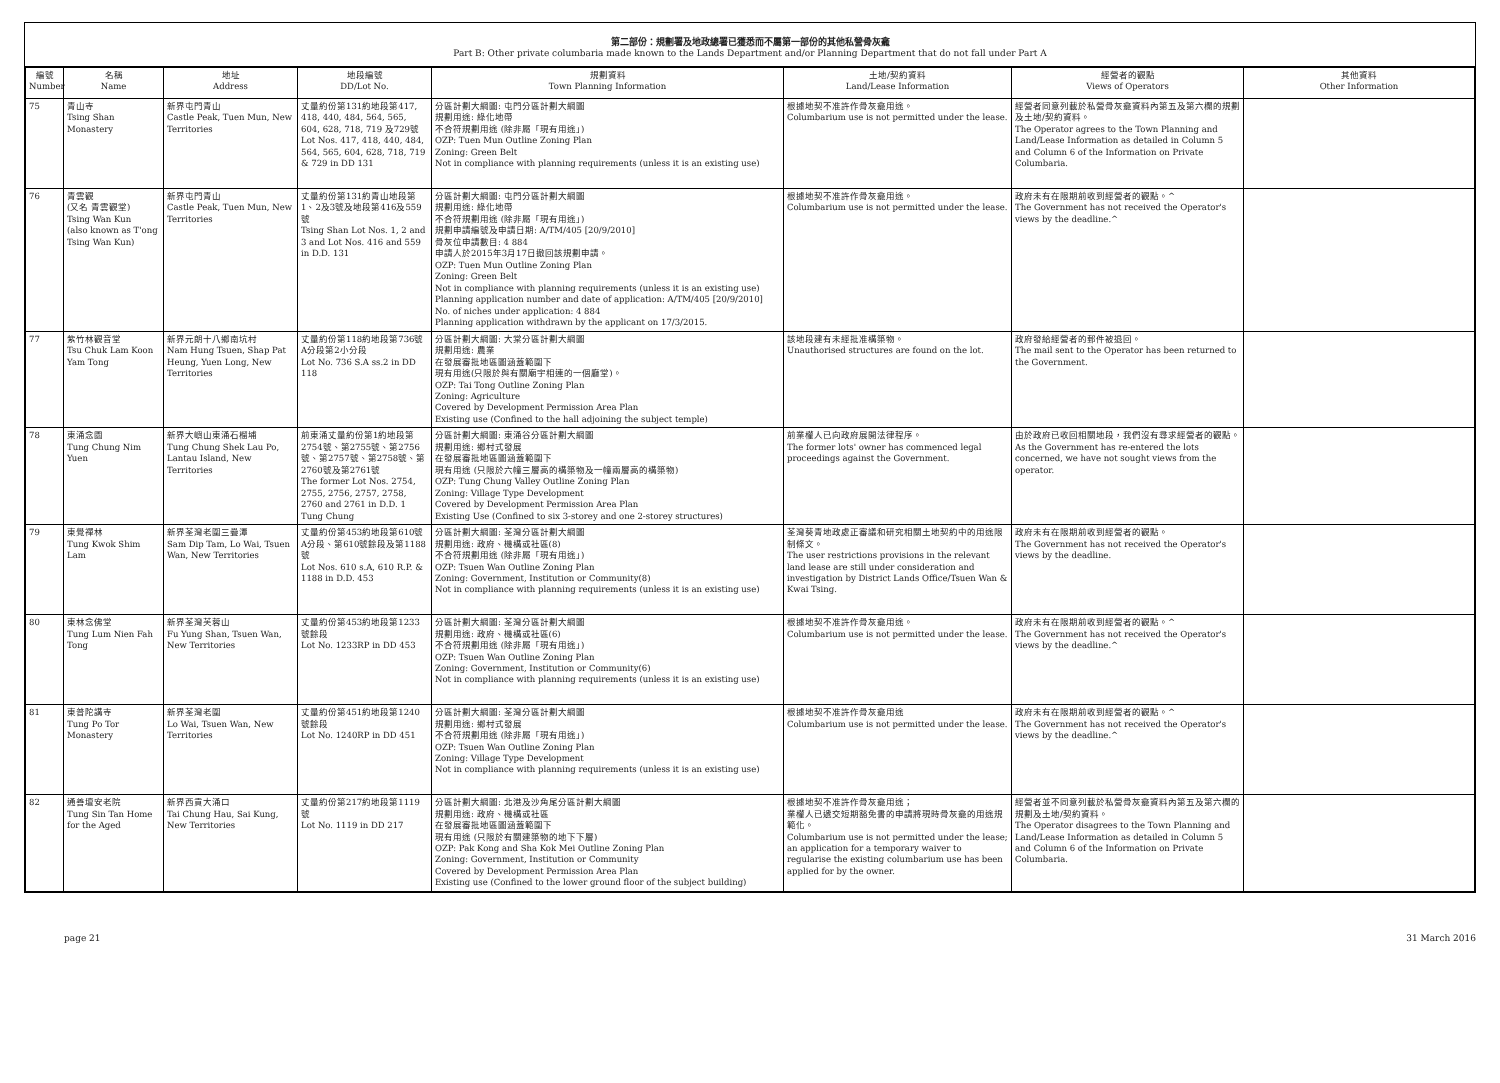第二部份：規劃署及地政總署已獲悉而不屬第一部份的其他私營骨灰龕
Part B: Other private columbaria made known to the Lands Department and/or Planning Department that do not fall under Part A
| 編號 Number | 名稱 Name | 地址 Address | 地段編號 DD/Lot No. | 規劃資料 Town Planning Information | 土地/契約資料 Land/Lease Information | 經營者的觀點 Views of Operators | 其他資料 Other Information |
| --- | --- | --- | --- | --- | --- | --- | --- |
| 75 | 青山寺 Tsing Shan Monastery | 新界屯門青山 Castle Peak, Tuen Mun, New Territories | 丈量約份第131約地段第417, 418, 440, 484, 564, 565, 604, 628, 718, 719 及729號 Lot Nos. 417, 418, 440, 484, 564, 565, 604, 628, 718, 719 & 729 in DD 131 | 分區計劃大綱圖: 屯門分區計劃大綱圖 規劃用途: 綠化地帶 不合符規劃用途 (除非屬「現有用途」) OZP: Tuen Mun Outline Zoning Plan Zoning: Green Belt Not in compliance with planning requirements (unless it is an existing use) | 根據地契不准許作骨灰龕用途。 Columbarium use is not permitted under the lease. | 經營者同意列載於私營骨灰龕資料內第五及第六欄的規劃及土地/契約資料。 The Operator agrees to the Town Planning and Land/Lease Information as detailed in Column 5 and Column 6 of the Information on Private Columbaria. | |
| 76 | 青雲觀 (又名 青雲觀堂) Tsing Wan Kun (also known as T'ong Tsing Wan Kun) | 新界屯門青山 Castle Peak, Tuen Mun, New Territories | 丈量約份第131約青山地段第1、2及3號及地段第416及559號 Tsing Shan Lot Nos. 1, 2 and 3 and Lot Nos. 416 and 559 in D.D. 131 | 分區計劃大綱圖: 屯門分區計劃大綱圖 規劃用途: 綠化地帶 不合符規劃用途 (除非屬「現有用途」) 規劃申請編號及申請日期: A/TM/405 [20/9/2010] 骨灰位申請數目: 4 884 申請人於2015年3月17日撤回該規劃申請。 OZP: Tuen Mun Outline Zoning Plan Zoning: Green Belt Not in compliance with planning requirements (unless it is an existing use) Planning application number and date of application: A/TM/405 [20/9/2010] No. of niches under application: 4 884 Planning application withdrawn by the applicant on 17/3/2015. | 根據地契不准許作骨灰龕用途。 Columbarium use is not permitted under the lease. | 政府未有在限期前收到經營者的觀點。^ The Government has not received the Operator's views by the deadline.^ | |
| 77 | 紫竹林觀音堂 Tsu Chuk Lam Koon Yam Tong | 新界元朗十八鄉南坑村 Nam Hung Tsuen, Shap Pat Heung, Yuen Long, New Territories | 丈量約份第118約地段第736號A分段第2小分段 Lot No. 736 S.A ss.2 in DD 118 | 分區計劃大綱圖: 大棠分區計劃大綱圖 規劃用途: 農業 在發展審批地區圖涵蓋範圍下 現有用途(只限於與有關廟宇相連的一個廳堂)。 OZP: Tai Tong Outline Zoning Plan Zoning: Agriculture Covered by Development Permission Area Plan Existing use (Confined to the hall adjoining the subject temple) | 該地段建有未經批准構築物。 Unauthorised structures are found on the lot. | 政府發給經營者的郵件被退回。 The mail sent to the Operator has been returned to the Government. | |
| 78 | 東涌念園 Tung Chung Nim Yuen | 新界大嶼山東涌石榴埔 Tung Chung Shek Lau Po, Lantau Island, New Territories | 前東涌丈量約份第1約地段第2754號、第2755號、第2756號、第2757號、第2758號、第2760號及第2761號 The former Lot Nos. 2754, 2755, 2756, 2757, 2758, 2760 and 2761 in D.D. 1 Tung Chung | 分區計劃大綱圖: 東涌谷分區計劃大綱圖 規劃用途: 鄉村式發展 在發展審批地區圖涵蓋範圍下 現有用途 (只限於六幢三層高的構築物及一幢兩層高的構築物) OZP: Tung Chung Valley Outline Zoning Plan Zoning: Village Type Development Covered by Development Permission Area Plan Existing Use (Confined to six 3-storey and one 2-storey structures) | 前業權人已向政府展開法律程序。 The former lots' owner has commenced legal proceedings against the Government. | 由於政府已收回相關地段，我們沒有尋求經營者的觀點。 As the Government has re-entered the lots concerned, we have not sought views from the operator. | |
| 79 | 東覺禪林 Tung Kwok Shim Lam | 新界荃灣老圍三疊潭 Sam Dip Tam, Lo Wai, Tsuen Wan, New Territories | 丈量約份第453約地段第610號A分段、第610號餘段及第1188號 Lot Nos. 610 s.A, 610 R.P. & 1188 in D.D. 453 | 分區計劃大綱圖: 荃灣分區計劃大綱圖 規劃用途: 政府、機構或社區(8) 不合符規劃用途 (除非屬「現有用途」) OZP: Tsuen Wan Outline Zoning Plan Zoning: Government, Institution or Community(8) Not in compliance with planning requirements (unless it is an existing use) | 荃灣葵青地政處正審議和研究相關土地契約中的用途限制條文。 The user restrictions provisions in the relevant land lease are still under consideration and investigation by District Lands Office/Tsuen Wan & Kwai Tsing. | 政府未有在限期前收到經營者的觀點。 The Government has not received the Operator's views by the deadline. | |
| 80 | 東林念佛堂 Tung Lum Nien Fah Tong | 新界荃灣芙蓉山 Fu Yung Shan, Tsuen Wan, New Territories | 丈量約份第453約地段第1233號餘段 Lot No. 1233RP in DD 453 | 分區計劃大綱圖: 荃灣分區計劃大綱圖 規劃用途: 政府、機構或社區(6) 不合符規劃用途 (除非屬「現有用途」) OZP: Tsuen Wan Outline Zoning Plan Zoning: Government, Institution or Community(6) Not in compliance with planning requirements (unless it is an existing use) | 根據地契不准許作骨灰龕用途。 Columbarium use is not permitted under the lease. | 政府未有在限期前收到經營者的觀點。^ The Government has not received the Operator's views by the deadline.^ | |
| 81 | 東普陀講寺 Tung Po Tor Monastery | 新界荃灣老圍 Lo Wai, Tsuen Wan, New Territories | 丈量約份第451約地段第1240號餘段 Lot No. 1240RP in DD 451 | 分區計劃大綱圖: 荃灣分區計劃大綱圖 規劃用途: 鄉村式發展 不合符規劃用途 (除非屬「現有用途」) OZP: Tsuen Wan Outline Zoning Plan Zoning: Village Type Development Not in compliance with planning requirements (unless it is an existing use) | 根據地契不准許作骨灰龕用途 Columbarium use is not permitted under the lease. | 政府未有在限期前收到經營者的觀點。^ The Government has not received the Operator's views by the deadline.^ | |
| 82 | 通善壇安老院 Tung Sin Tan Home for the Aged | 新界西貢大涌口 Tai Chung Hau, Sai Kung, New Territories | 丈量約份第217約地段第1119號 Lot No. 1119 in DD 217 | 分區計劃大綱圖: 北港及沙角尾分區計劃大綱圖 規劃用途: 政府、機構或社區 在發展審批地區圖涵蓋範圍下 現有用途 (只限於有關建築物的地下下層) OZP: Pak Kong and Sha Kok Mei Outline Zoning Plan Zoning: Government, Institution or Community Covered by Development Permission Area Plan Existing use (Confined to the lower ground floor of the subject building) | 根據地契不准許作骨灰龕用途； 業權人已遞交短期豁免書的申請將現時骨灰龕的用途規範化。 Columbarium use is not permitted under the lease; an application for a temporary waiver to regularise the existing columbarium use has been applied for by the owner. | 經營者並不同意列載於私營骨灰龕資料內第五及第六欄的規劃及土地/契約資料。 The Operator disagrees to the Town Planning and Land/Lease Information as detailed in Column 5 and Column 6 of the Information on Private Columbaria. | |
page 21 31 March 2016